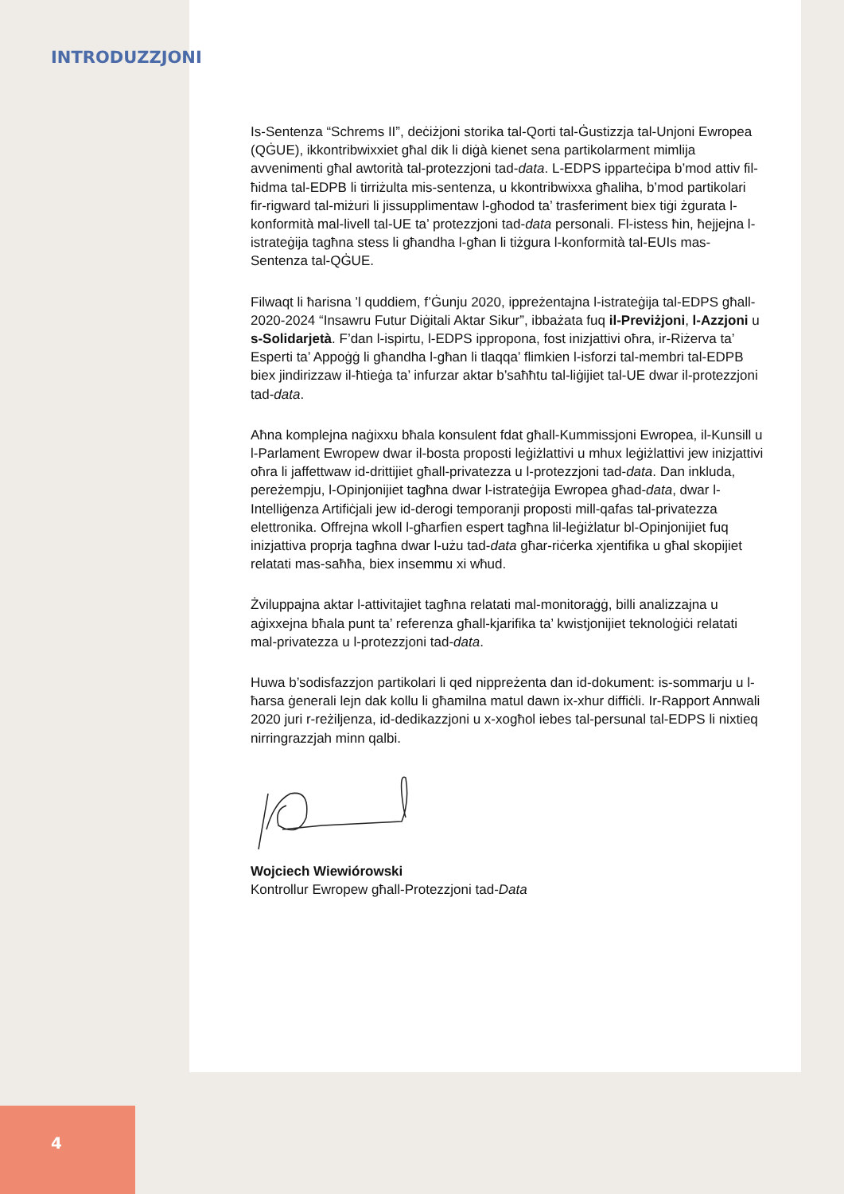INTRODUZZJONI
Is-Sentenza “Schrems II”, deċiżjoni storika tal-Qorti tal-Ġustizzja tal-Unjoni Ewropea (QĠUE), ikkontribwixxiet għal dik li diġà kienet sena partikolarment mimlija avvenimenti għal awtorità tal-protezzjoni tad-data. L-EDPS ipparteċipa b’mod attiv fil-ħidma tal-EDPB li tirriżulta mis-sentenza, u kkontribwixxa għaliha, b’mod partikolari fir-rigward tal-miżuri li jissupplimentaw l-għodod ta’ trasferiment biex tiġi żgurata l-konformità mal-livell tal-UE ta’ protezzjoni tad-data personali. Fl-istess ħin, ħejjejna l-istrateġija tagħna stess li għandha l-għan li tiżgura l-konformità tal-EUIs mas-Sentenza tal-QĠUE.
Filwaqt li ħarisna ’l quddiem, f’Ġunju 2020, ippreżentajna l-istrateġija tal-EDPS għall-2020-2024 “Insawru Futur Diġitali Aktar Sikur”, ibbażata fuq il-Previżjoni, l-Azzjoni u s-Solidarjetà. F’dan l-ispirtu, l-EDPS ippropona, fost inizjattivi oħra, ir-Riżerva ta’ Esperti ta’ Appoġġ li għandha l-għan li tlaqqa’ flimkien l-isforzi tal-membri tal-EDPB biex jindirizzaw il-ħtieġa ta’ infurzar aktar b’saħħtu tal-liġijiet tal-UE dwar il-protezzjoni tad-data.
Aħna komplejna naġixxu bħala konsulent fdat għall-Kummissjoni Ewropea, il-Kunsill u l-Parlament Ewropew dwar il-bosta proposti leġiżlattivi u mhux leġiżlattivi jew inizjattivi oħra li jaffettwaw id-drittijiet għall-privatezza u l-protezzjoni tad-data. Dan inkluda, pereżempju, l-Opinjonijiet tagħna dwar l-istrateġija Ewropea għad-data, dwar l-Intelliġenza Artifiċjali jew id-derogi temporanji proposti mill-qafas tal-privatezza elettronika. Offrejna wkoll l-għarfien espert tagħna lil-leġiżlatur bl-Opinjonijiet fuq inizjattiva proprja tagħna dwar l-użu tad-data għar-riċerka xjentifika u għal skopijiet relatati mas-saħħa, biex insemmu xi wħud.
Żviluppajna aktar l-attivitajiet tagħna relatati mal-monitoraġġ, billi analizzajna u aġixxejna bħala punt ta’ referenza għall-kjarifika ta’ kwistjonijiet teknoloġiċi relatati mal-privatezza u l-protezzjoni tad-data.
Huwa b’sodisfazzjon partikolari li qed nippreżenta dan id-dokument: is-sommarju u l-ħarsa ġenerali lejn dak kollu li għamilna matul dawn ix-xhur diffiċli. Ir-Rapport Annwali 2020 juri r-reżiljenza, id-dedikazzjoni u x-xogħol iebes tal-persunal tal-EDPS li nixtieq nirringrazzjah minn qalbi.
Wojciech Wiewiórowski
Kontrollur Ewropew għall-Protezzjoni tad-Data
4